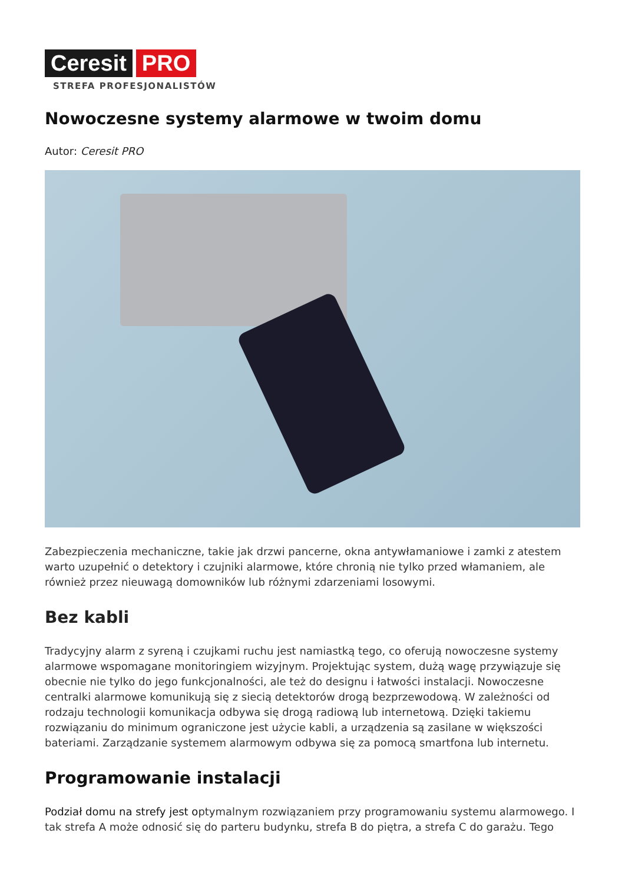Ceresit PRO
STREFA PROFESJONALISTÓW
Nowoczesne systemy alarmowe w twoim domu
Autor: Ceresit PRO
Zabezpieczenia mechaniczne, takie jak drzwi pancerne, okna antywłamaniowe i zamki z atestem warto uzupełnić o detektory i czujniki alarmowe, które chronią nie tylko przed włamaniem, ale również przez nieuwagą domowników lub różnymi zdarzeniami losowymi.
Bez kabli
Tradycyjny alarm z syreną i czujkami ruchu jest namiastką tego, co oferują nowoczesne systemy alarmowe wspomagane monitoringiem wizyjnym. Projektując system, dużą wagę przywiązuje się obecnie nie tylko do jego funkcjonalności, ale też do designu i łatwości instalacji. Nowoczesne centralki alarmowe komunikują się z siecią detektorów drogą bezprzewodową. W zależności od rodzaju technologii komunikacja odbywa się drogą radiową lub internetową. Dzięki takiemu rozwiązaniu do minimum ograniczone jest użycie kabli, a urządzenia są zasilane w większości bateriami. Zarządzanie systemem alarmowym odbywa się za pomocą smartfona lub internetu.
Programowanie instalacji
Podział domu na strefy jest optymalnym rozwiązaniem przy programowaniu systemu alarmowego. I tak strefa A może odnosić się do parteru budynku, strefa B do piętra, a strefa C do garażu. Tego